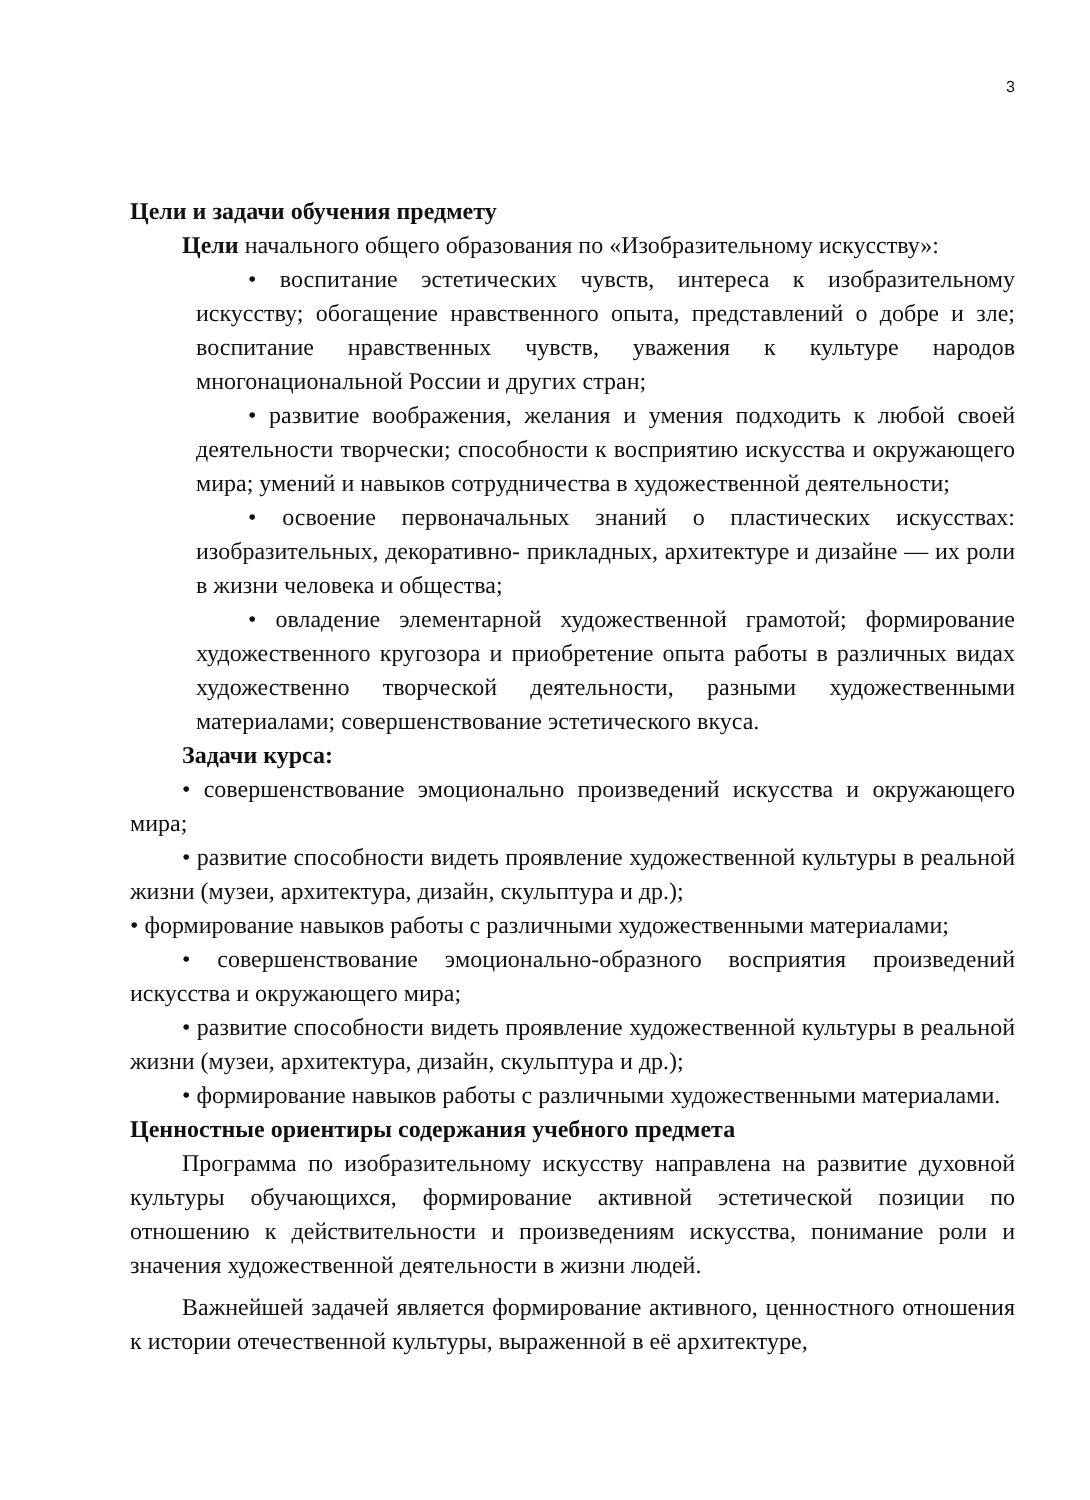3
Цели и задачи обучения предмету
Цели начального общего образования по «Изобразительному искусству»:
• воспитание эстетических чувств, интереса к изобразительному искусству; обогащение нравственного опыта, представлений о добре и зле; воспитание нравственных чувств, уважения к культуре народов многонациональной России и других стран;
• развитие воображения, желания и умения подходить к любой своей деятельности творчески; способности к восприятию искусства и окружающего мира; умений и навыков сотрудничества в художественной деятельности;
• освоение первоначальных знаний о пластических искусствах: изобразительных, декоративно- прикладных, архитектуре и дизайне — их роли в жизни человека и общества;
• овладение элементарной художественной грамотой; формирование художественного кругозора и приобретение опыта работы в различных видах художественно творческой деятельности, разными художественными материалами; совершенствование эстетического вкуса.
Задачи курса:
• совершенствование эмоционально произведений искусства и окружающего мира;
• развитие способности видеть проявление художественной культуры в реальной жизни (музеи, архитектура, дизайн, скульптура и др.);
• формирование навыков работы с различными художественными материалами;
• совершенствование эмоционально-образного восприятия произведений искусства и окружающего мира;
• развитие способности видеть проявление художественной культуры в реальной жизни (музеи, архитектура, дизайн, скульптура и др.);
• формирование навыков работы с различными художественными материалами.
Ценностные ориентиры содержания учебного предмета
Программа по изобразительному искусству направлена на развитие духовной культуры обучающихся, формирование активной эстетической позиции по отношению к действительности и произведениям искусства, понимание роли и значения художественной деятельности в жизни людей.
Важнейшей задачей является формирование активного, ценностного отношения к истории отечественной культуры, выраженной в её архитектуре,